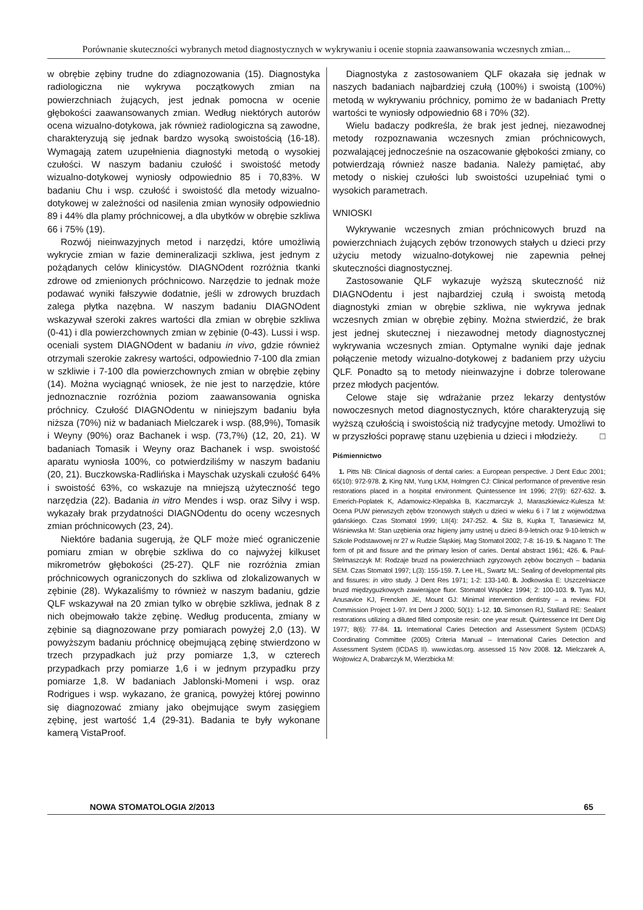Porównanie skuteczności wybranych metod diagnostycznych w wykrywaniu i ocenie stopnia zaawansowania wczesnych zmian...
w obrębie zębiny trudne do zdiagnozowania (15). Diagnostyka radiologiczna nie wykrywa początkowych zmian na powierzchniach żujących, jest jednak pomocna w ocenie głębokości zaawansowanych zmian. Według niektórych autorów ocena wizualno-dotykowa, jak również radiologiczna są zawodne, charakteryzują się jednak bardzo wysoką swoistością (16-18). Wymagają zatem uzupełnienia diagnostyki metodą o wysokiej czułości. W naszym badaniu czułość i swoistość metody wizualno-dotykowej wyniosły odpowiednio 85 i 70,83%. W badaniu Chu i wsp. czułość i swoistość dla metody wizualno-dotykowej w zależności od nasilenia zmian wynosiły odpowiednio 89 i 44% dla plamy próchnicowej, a dla ubytków w obrębie szkliwa 66 i 75% (19).
Rozwój nieinwazyjnych metod i narzędzi, które umożliwią wykrycie zmian w fazie demineralizacji szkliwa, jest jednym z pożądanych celów klinicystów. DIAGNOdent rozróżnia tkanki zdrowe od zmienionych próchnicowo. Narzędzie to jednak może podawać wyniki fałszywie dodatnie, jeśli w zdrowych bruzdach zalega płytka nazębna. W naszym badaniu DIAGNOdent wskazywał szeroki zakres wartości dla zmian w obrębie szkliwa (0-41) i dla powierzchownych zmian w zębinie (0-43). Lussi i wsp. oceniali system DIAGNOdent w badaniu in vivo, gdzie również otrzymali szerokie zakresy wartości, odpowiednio 7-100 dla zmian w szkliwie i 7-100 dla powierzchownych zmian w obrębie zębiny (14). Można wyciągnąć wniosek, że nie jest to narzędzie, które jednoznacznie rozróżnia poziom zaawansowania ogniska próchnicy. Czułość DIAGNOdentu w niniejszym badaniu była niższa (70%) niż w badaniach Mielczarek i wsp. (88,9%), Tomasik i Weyny (90%) oraz Bachanek i wsp. (73,7%) (12, 20, 21). W badaniach Tomasik i Weyny oraz Bachanek i wsp. swoistość aparatu wyniosła 100%, co potwierdziliśmy w naszym badaniu (20, 21). Buczkowska-Radlińska i Mayschak uzyskali czułość 64% i swoistość 63%, co wskazuje na mniejszą użyteczność tego narzędzia (22). Badania in vitro Mendes i wsp. oraz Silvy i wsp. wykazały brak przydatności DIAGNOdentu do oceny wczesnych zmian próchnicowych (23, 24).
Niektóre badania sugerują, że QLF może mieć ograniczenie pomiaru zmian w obrębie szkliwa do co najwyżej kilkuset mikrometrów głębokości (25-27). QLF nie rozróżnia zmian próchnicowych ograniczonych do szkliwa od zlokalizowanych w zębinie (28). Wykazaliśmy to również w naszym badaniu, gdzie QLF wskazywał na 20 zmian tylko w obrębie szkliwa, jednak 8 z nich obejmowało także zębinę. Według producenta, zmiany w zębinie są diagnozowane przy pomiarach powyżej 2,0 (13). W powyższym badaniu próchnicę obejmującą zębinę stwierdzono w trzech przypadkach już przy pomiarze 1,3, w czterech przypadkach przy pomiarze 1,6 i w jednym przypadku przy pomiarze 1,8. W badaniach Jablonski-Momeni i wsp. oraz Rodrigues i wsp. wykazano, że granicą, powyżej której powinno się diagnozować zmiany jako obejmujące swym zasięgiem zębinę, jest wartość 1,4 (29-31). Badania te były wykonane kamerą VistaProof.
Diagnostyka z zastosowaniem QLF okazała się jednak w naszych badaniach najbardziej czułą (100%) i swoistą (100%) metodą w wykrywaniu próchnicy, pomimo że w badaniach Pretty wartości te wyniosły odpowiednio 68 i 70% (32).
Wielu badaczy podkreśla, że brak jest jednej, niezawodnej metody rozpoznawania wczesnych zmian próchnicowych, pozwalającej jednocześnie na oszacowanie głębokości zmiany, co potwierdzają również nasze badania. Należy pamiętać, aby metody o niskiej czułości lub swoistości uzupełniać tymi o wysokich parametrach.
WNIOSKI
Wykrywanie wczesnych zmian próchnicowych bruzd na powierzchniach żujących zębów trzonowych stałych u dzieci przy użyciu metody wizualno-dotykowej nie zapewnia pełnej skuteczności diagnostycznej.
Zastosowanie QLF wykazuje wyższą skuteczność niż DIAGNOdentu i jest najbardziej czułą i swoistą metodą diagnostyki zmian w obrębie szkliwa, nie wykrywa jednak wczesnych zmian w obrębie zębiny. Można stwierdzić, że brak jest jednej skutecznej i niezawodnej metody diagnostycznej wykrywania wczesnych zmian. Optymalne wyniki daje jednak połączenie metody wizualno-dotykowej z badaniem przy użyciu QLF. Ponadto są to metody nieinwazyjne i dobrze tolerowane przez młodych pacjentów.
Celowe staje się wdrażanie przez lekarzy dentystów nowoczesnych metod diagnostycznych, które charakteryzują się wyższą czułością i swoistością niż tradycyjne metody. Umożliwi to w przyszłości poprawę stanu uzębienia u dzieci i młodzieży. □
Piśmiennictwo
1. Pitts NB: Clinical diagnosis of dental caries: a European perspective. J Dent Educ 2001; 65(10): 972-978. 2. King NM, Yung LKM, Holmgren CJ: Clinical performance of preventive resin restorations placed in a hospital environment. Quintessence Int 1996; 27(9): 627-632. 3. Emerich-Poplatek K, Adamowicz-Klepalska B, Kaczmarczyk J, Maraszkiewicz-Kulesza M: Ocena PUW pierwszych zębów trzonowych stałych u dzieci w wieku 6 i 7 lat z województwa gdańskiego. Czas Stomatol 1999; LII(4): 247-252. 4. Śliż B, Kupka T, Tanasiewicz M, Wiśniewska M: Stan uzębienia oraz higieny jamy ustnej u dzieci 8-9-letnich oraz 9-10-letnich w Szkole Podstawowej nr 27 w Rudzie Śląskiej. Mag Stomatol 2002; 7-8: 16-19. 5. Nagano T: The form of pit and fissure and the primary lesion of caries. Dental abstract 1961; 426. 6. Paul-Stelmaszczyk M: Rodzaje bruzd na powierzchniach zgryzowych zębów bocznych – badania SEM. Czas Stomatol 1997; L(3): 155-159. 7. Lee HL, Swartz ML: Sealing of developmental pits and fissures: in vitro study. J Dent Res 1971; 1-2: 133-140. 8. Jodkowska E: Uszczelniacze bruzd międzyguzkowych zawierające fluor. Stomatol Współcz 1994; 2: 100-103. 9. Tyas MJ, Anusavice KJ, Frencken JE, Mount GJ: Minimal intervention dentistry – a review. FDI Commission Project 1-97. Int Dent J 2000; 50(1): 1-12. 10. Simonsen RJ, Stallard RE: Sealant restorations utilizing a diluted filled composite resin: one year result. Quintessence Int Dent Dig 1977; 8(6): 77-84. 11. International Caries Detection and Assessment System (ICDAS) Coordinating Committee (2005) Criteria Manual – International Caries Detection and Assessment System (ICDAS II). www.icdas.org. assessed 15 Nov 2008. 12. Mielczarek A, Wojtowicz A, Drabarczyk M, Wierzbicka M:
NOWA STOMATOLOGIA 2/2013 65